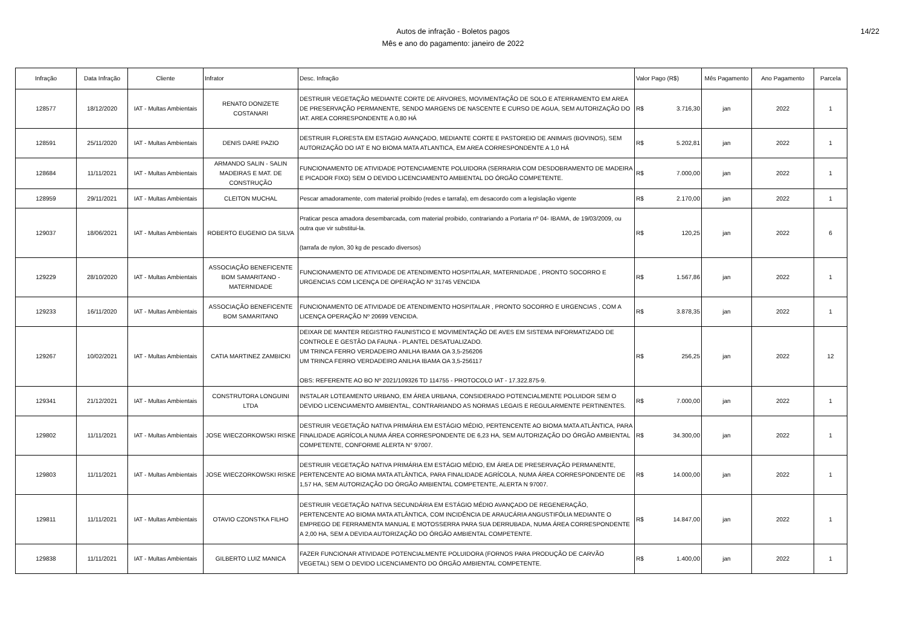Autos de infração - Boletos pagos
Mês e ano do pagamento: janeiro de 2022
14/22
| Infração | Data Infração | Cliente | Infrator | Desc. Infração | Valor Pago (R$) | Mês Pagamento | Ano Pagamento | Parcela |
| --- | --- | --- | --- | --- | --- | --- | --- | --- |
| 128577 | 18/12/2020 | IAT - Multas Ambientais | RENATO DONIZETE COSTANARI | DESTRUIR VEGETAÇÃO MEDIANTE CORTE DE ARVORES, MOVIMENTAÇÃO DE SOLO E ATERRAMENTO EM AREA DE PRESERVAÇÃO PERMANENTE, SENDO MARGENS DE NASCENTE E CURSO DE AGUA, SEM AUTORIZAÇÃO DO IAT. AREA CORRESPONDENTE A 0,80 HÁ | R$ 3.716,30 | jan | 2022 | 1 |
| 128591 | 25/11/2020 | IAT - Multas Ambientais | DENIS DARE PAZIO | DESTRUIR FLORESTA EM ESTAGIO AVANÇADO, MEDIANTE CORTE E PASTOREIO DE ANIMAIS (BOVINOS), SEM AUTORIZAÇÃO DO IAT E NO BIOMA MATA ATLANTICA, EM AREA CORRESPONDENTE A 1,0 HÁ | R$ 5.202,81 | jan | 2022 | 1 |
| 128684 | 11/11/2021 | IAT - Multas Ambientais | ARMANDO SALIN - SALIN MADEIRAS E MAT. DE CONSTRUÇÃO | FUNCIONAMENTO DE ATIVIDADE POTENCIAMENTE POLUIDORA (SERRARIA COM DESDOBRAMENTO DE MADEIRA E PICADOR FIXO) SEM O DEVIDO LICENCIAMENTO AMBIENTAL DO ÓRGÃO COMPETENTE. | R$ 7.000,00 | jan | 2022 | 1 |
| 128959 | 29/11/2021 | IAT - Multas Ambientais | CLEITON MUCHAL | Pescar amadoramente, com material proibido (redes e tarrafa), em desacordo com a legislação vigente | R$ 2.170,00 | jan | 2022 | 1 |
| 129037 | 18/06/2021 | IAT - Multas Ambientais | ROBERTO EUGENIO DA SILVA | Praticar pesca amadora desembarcada, com material proibido, contrariando a Portaria nº 04- IBAMA, de 19/03/2009, ou outra que vir substitui-la. (tarrafa de nylon, 30 kg de pescado diversos) | R$ 120,25 | jan | 2022 | 6 |
| 129229 | 28/10/2020 | IAT - Multas Ambientais | ASSOCIAÇÃO BENEFICENTE BOM SAMARITANO - MATERNIDADE | FUNCIONAMENTO DE ATIVIDADE DE ATENDIMENTO HOSPITALAR, MATERNIDADE , PRONTO SOCORRO E URGENCIAS COM LICENÇA DE OPERAÇÃO Nº 31745 VENCIDA | R$ 1.567,86 | jan | 2022 | 1 |
| 129233 | 16/11/2020 | IAT - Multas Ambientais | ASSOCIAÇÃO BENEFICENTE BOM SAMARITANO | FUNCIONAMENTO DE ATIVIDADE DE ATENDIMENTO HOSPITALAR , PRONTO SOCORRO E URGENCIAS , COM A LICENÇA OPERAÇÃO Nº 20699 VENCIDA. | R$ 3.878,35 | jan | 2022 | 1 |
| 129267 | 10/02/2021 | IAT - Multas Ambientais | CATIA MARTINEZ ZAMBICKI | DEIXAR DE MANTER REGISTRO FAUNISTICO E MOVIMENTAÇÃO DE AVES EM SISTEMA INFORMATIZADO DE CONTROLE E GESTÃO DA FAUNA - PLANTEL DESATUALIZADO. UM TRINCA FERRO VERDADEIRO ANILHA IBAMA OA 3,5-256206 UM TRINCA FERRO VERDADEIRO ANILHA IBAMA OA 3,5-256117 OBS: REFERENTE AO BO Nº 2021/109326 TD 114755 - PROTOCOLO IAT - 17.322.875-9. | R$ 256,25 | jan | 2022 | 12 |
| 129341 | 21/12/2021 | IAT - Multas Ambientais | CONSTRUTORA LONGUINI LTDA | INSTALAR LOTEAMENTO URBANO, EM ÁREA URBANA, CONSIDERADO POTENCIALMENTE POLUIDOR SEM O DEVIDO LICENCIAMENTO AMBIENTAL, CONTRARIANDO AS NORMAS LEGAIS E REGULARMENTE PERTINENTES. | R$ 7.000,00 | jan | 2022 | 1 |
| 129802 | 11/11/2021 | IAT - Multas Ambientais | JOSE WIECZORKOWSKI RISKE | DESTRUIR VEGETAÇÃO NATIVA PRIMÁRIA EM ESTÁGIO MÉDIO, PERTENCENTE AO BIOMA MATA ATLÂNTICA, PARA FINALIDADE AGRÍCOLA NUMA ÁREA CORRESPONDENTE DE 6,23 HA, SEM AUTORIZAÇÃO DO ÓRGÃO AMBIENTAL COMPETENTE, CONFORME ALERTA N° 97007. | R$ 34.300,00 | jan | 2022 | 1 |
| 129803 | 11/11/2021 | IAT - Multas Ambientais | JOSE WIECZORKOWSKI RISKE | DESTRUIR VEGETAÇÃO NATIVA PRIMÁRIA EM ESTÁGIO MÉDIO, EM ÁREA DE PRESERVAÇÃO PERMANENTE, PERTENCENTE AO BIOMA MATA ATLÂNTICA, PARA FINALIDADE AGRÍCOLA, NUMA ÁREA CORRESPONDENTE DE 1,57 HA, SEM AUTORIZAÇÃO DO ÓRGÃO AMBIENTAL COMPETENTE, ALERTA N 97007. | R$ 14.000,00 | jan | 2022 | 1 |
| 129811 | 11/11/2021 | IAT - Multas Ambientais | OTAVIO CZONSTKA FILHO | DESTRUIR VEGETAÇÃO NATIVA SECUNDÁRIA EM ESTÁGIO MÉDIO AVANÇADO DE REGENERAÇÃO, PERTENCENTE AO BIOMA MATA ATLÂNTICA, COM INCIDÊNCIA DE ARAUCÁRIA ANGUSTIFÓLIA MEDIANTE O EMPREGO DE FERRAMENTA MANUAL E MOTOSSERRA PARA SUA DERRUBADA, NUMA ÁREA CORRESPONDENTE A 2,00 HA, SEM A DEVIDA AUTORIZAÇÃO DO ÓRGÃO AMBIENTAL COMPETENTE. | R$ 14.847,00 | jan | 2022 | 1 |
| 129838 | 11/11/2021 | IAT - Multas Ambientais | GILBERTO LUIZ MANICA | FAZER FUNCIONAR ATIVIDADE POTENCIALMENTE POLUIDORA (FORNOS PARA PRODUÇÃO DE CARVÃO VEGETAL) SEM O DEVIDO LICENCIAMENTO DO ÓRGÃO AMBIENTAL COMPETENTE. | R$ 1.400,00 | jan | 2022 | 1 |